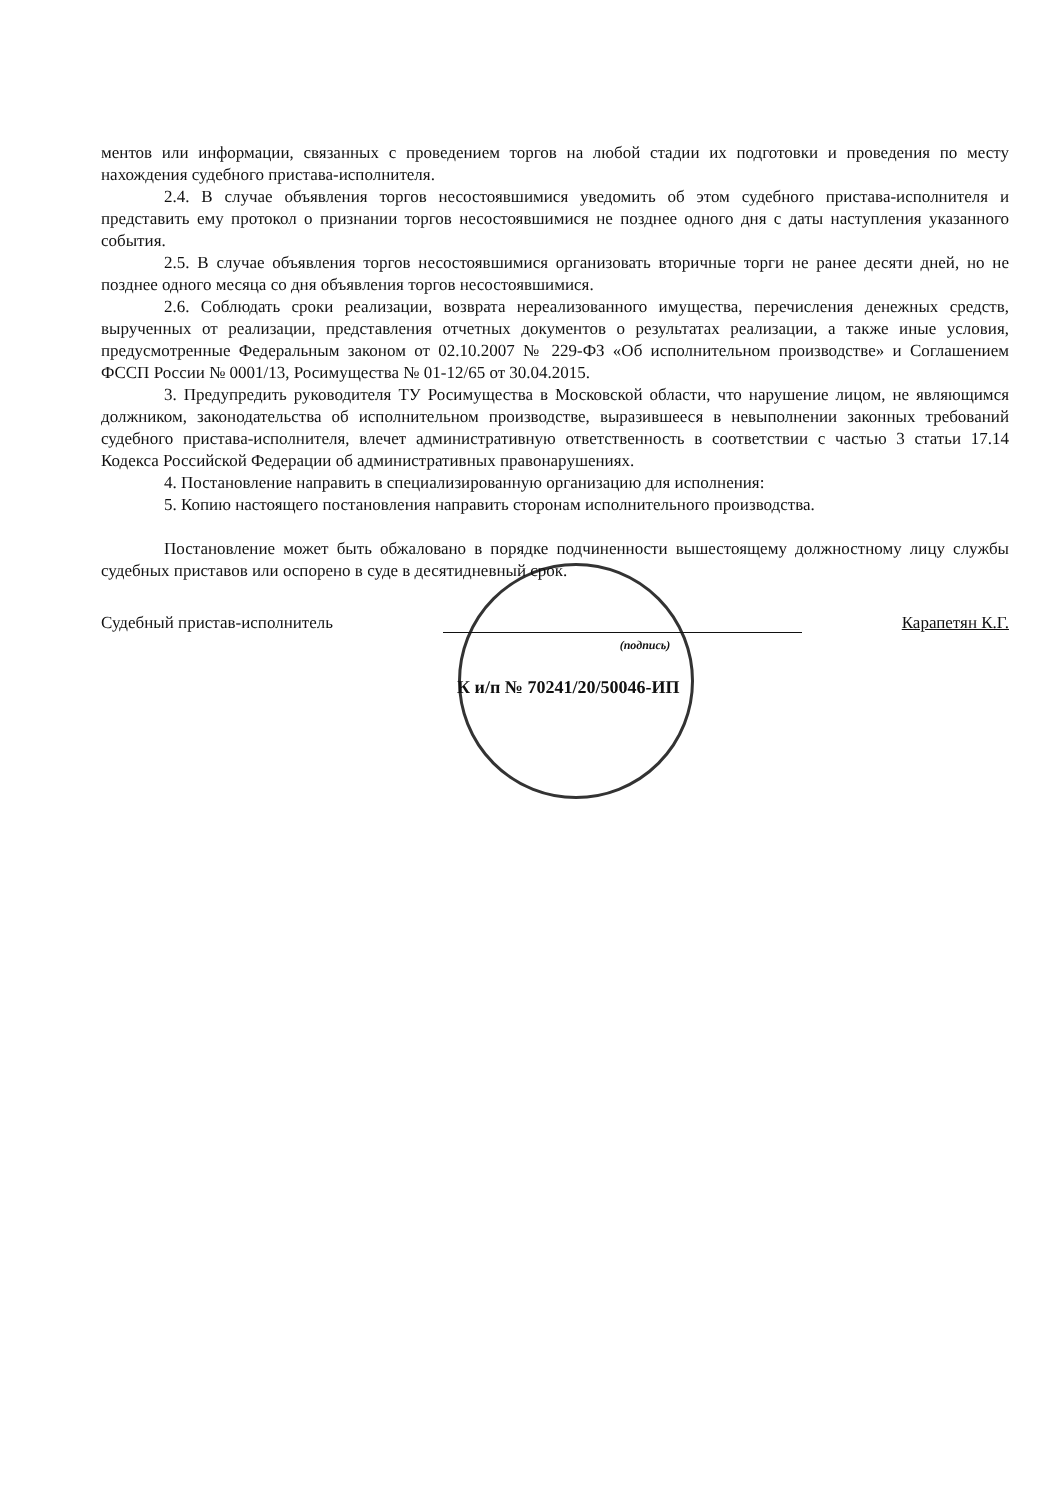ментов или информации, связанных с проведением торгов на любой стадии их подготовки и проведения по месту нахождения судебного пристава-исполнителя.
2.4. В случае объявления торгов несостоявшимися уведомить об этом судебного пристава-исполнителя и представить ему протокол о признании торгов несостоявшимися не позднее одного дня с даты наступления указанного события.
2.5. В случае объявления торгов несостоявшимися организовать вторичные торги не ранее десяти дней, но не позднее одного месяца со дня объявления торгов несостоявшимися.
2.6. Соблюдать сроки реализации, возврата нереализованного имущества, перечисления денежных средств, вырученных от реализации, представления отчетных документов о результатах реализации, а также иные условия, предусмотренные Федеральным законом от 02.10.2007 № 229-ФЗ «Об исполнительном производстве» и Соглашением ФССП России № 0001/13, Росимущества № 01-12/65 от 30.04.2015.
3. Предупредить руководителя ТУ Росимущества в Московской области, что нарушение лицом, не являющимся должником, законодательства об исполнительном производстве, выразившееся в невыполнении законных требований судебного пристава-исполнителя, влечет административную ответственность в соответствии с частью 3 статьи 17.14 Кодекса Российской Федерации об административных правонарушениях.
4. Постановление направить в специализированную организацию для исполнения:
5. Копию настоящего постановления направить сторонам исполнительного производства.
Постановление может быть обжаловано в порядке подчиненности вышестоящему должностному лицу службы судебных приставов или оспорено в суде в десятидневный срок.
Судебный пристав-исполнитель Карапетян К.Г.
(подпись)
К и/п № 70241/20/50046-ИП